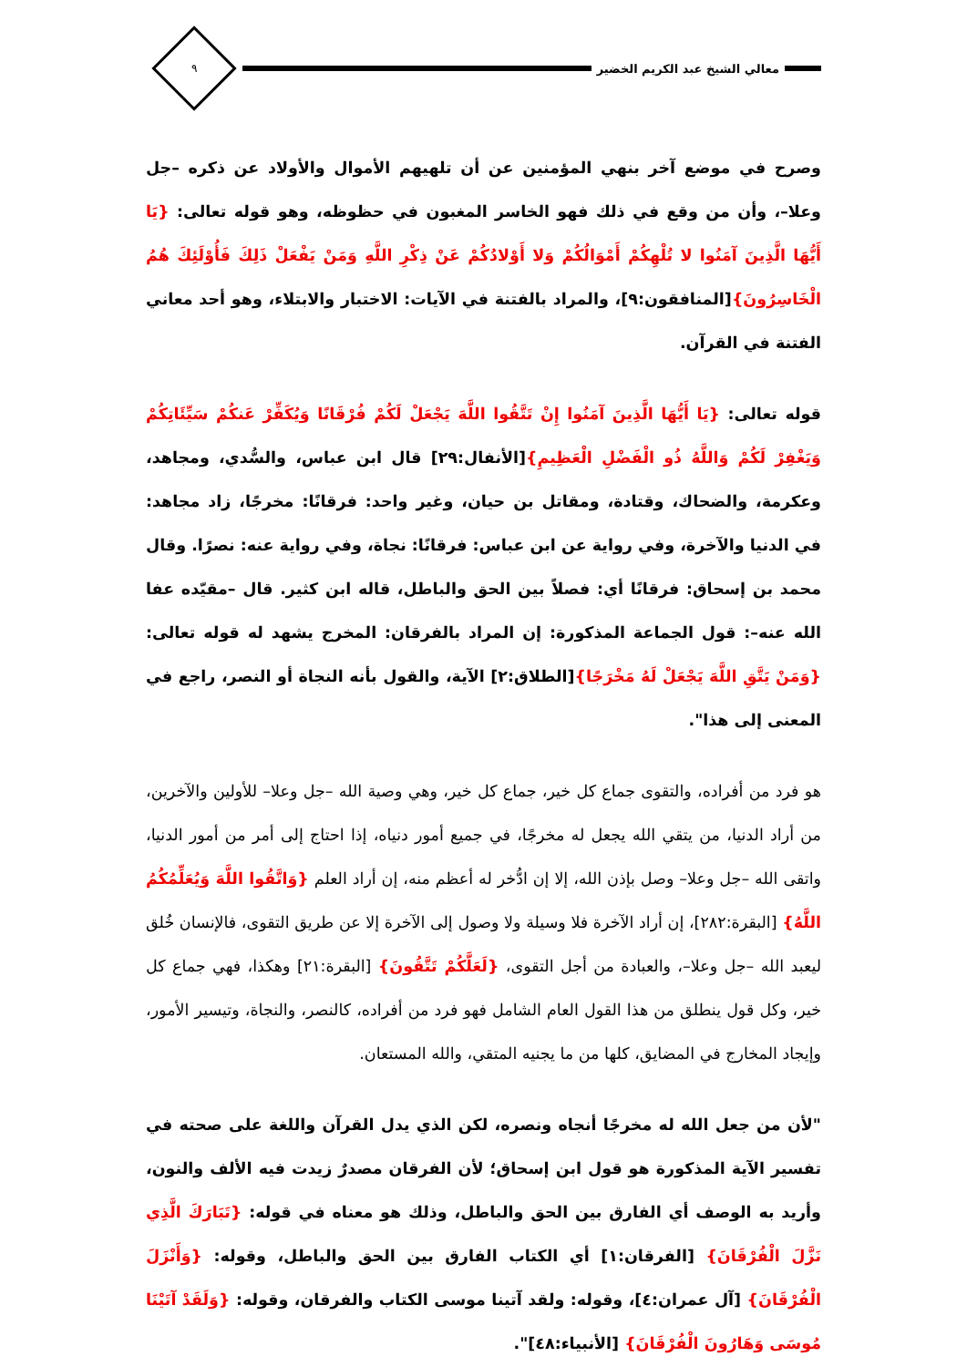معالي الشيخ عبد الكريم الخضير
٩
وصرح في موضع آخر بنهي المؤمنين عن أن تلهيهم الأموال والأولاد عن ذكره –جل وعلا–، وأن من وقع في ذلك فهو الخاسر المغبون في حظوظه، وهو قوله تعالى: {يَا أَيُّهَا الَّذِينَ آمَنُوا لا تُلْهِكُمْ أَمْوَالُكُمْ وَلا أَوْلادُكُمْ عَنْ ذِكْرِ اللَّهِ وَمَنْ يَفْعَلْ ذَلِكَ فَأُوْلَئِكَ هُمُ الْخَاسِرُونَ}[المنافقون:٩]، والمراد بالفتنة في الآيات: الاختبار والابتلاء، وهو أحد معاني الفتنة في القرآن.
قوله تعالى: {يَا أَيُّهَا الَّذِينَ آمَنُوا إِنْ تَتَّقُوا اللَّهَ يَجْعَلْ لَكُمْ فُرْقَانًا وَيُكَفِّرْ عَنكُمْ سَيِّئَاتِكُمْ وَيَغْفِرْ لَكُمْ وَاللَّهُ ذُو الْفَضْلِ الْعَظِيمِ}[الأنفال:٢٩] قال ابن عباس، والسُّدي، ومجاهد، وعكرمة، والضحاك، وقتادة، ومقاتل بن حيان، وغير واحد: فرقانًا: مخرجًا، زاد مجاهد: في الدنيا والآخرة، وفي رواية عن ابن عباس: فرقانًا: نجاة، وفي رواية عنه: نصرًا. وقال محمد بن إسحاق: فرقانًا أي: فصلاً بين الحق والباطل، قاله ابن كثير. قال –مقيّده عفا الله عنه–: قول الجماعة المذكورة: إن المراد بالفرقان: المخرج يشهد له قوله تعالى: {وَمَنْ يَتَّقِ اللَّهَ يَجْعَلْ لَهُ مَخْرَجًا}[الطلاق:٢] الآية، والقول بأنه النجاة أو النصر، راجع في المعنى إلى هذا".
هو فرد من أفراده، والتقوى جماع كل خير، جماع كل خير، وهي وصية الله –جل وعلا– للأولين والآخرين، من أراد الدنيا، من يتقي الله يجعل له مخرجًا، في جميع أمور دنياه، إذا احتاج إلى أمر من أمور الدنيا، واتقى الله –جل وعلا– وصل بإذن الله، إلا إن ادُّخر له أعظم منه، إن أراد العلم {وَاتَّقُوا اللَّهَ وَيُعَلِّمُكُمُ اللَّهُ} [البقرة:٢٨٢]، إن أراد الآخرة فلا وسيلة ولا وصول إلى الآخرة إلا عن طريق التقوى، فالإنسان خُلق ليعبد الله –جل وعلا–، والعبادة من أجل التقوى، {لَعَلَّكُمْ تَتَّقُونَ} [البقرة:٢١] وهكذا، فهي جماع كل خير، وكل قول ينطلق من هذا القول العام الشامل فهو فرد من أفراده، كالنصر، والنجاة، وتيسير الأمور، وإيجاد المخارج في المضايق، كلها من ما يجنيه المتقي، والله المستعان.
"لأن من جعل الله له مخرجًا أنجاه ونصره، لكن الذي يدل القرآن واللغة على صحته في تفسير الآية المذكورة هو قول ابن إسحاق؛ لأن الفرقان مصدرٌ زيدت فيه الألف والنون، وأريد به الوصف أي الفارق بين الحق والباطل، وذلك هو معناه في قوله: {تَبَارَكَ الَّذِي نَزَّلَ الْفُرْقَانَ} [الفرقان:١] أي الكتاب الفارق بين الحق والباطل، وقوله: {وَأَنْزَلَ الْفُرْقَانَ} [آل عمران:٤]، وقوله: ولقد آتينا موسى الكتاب والفرقان، وقوله: {وَلَقَدْ آتَيْنَا مُوسَى وَهَارُونَ الْفُرْقَانَ} [الأنبياء:٤٨]".